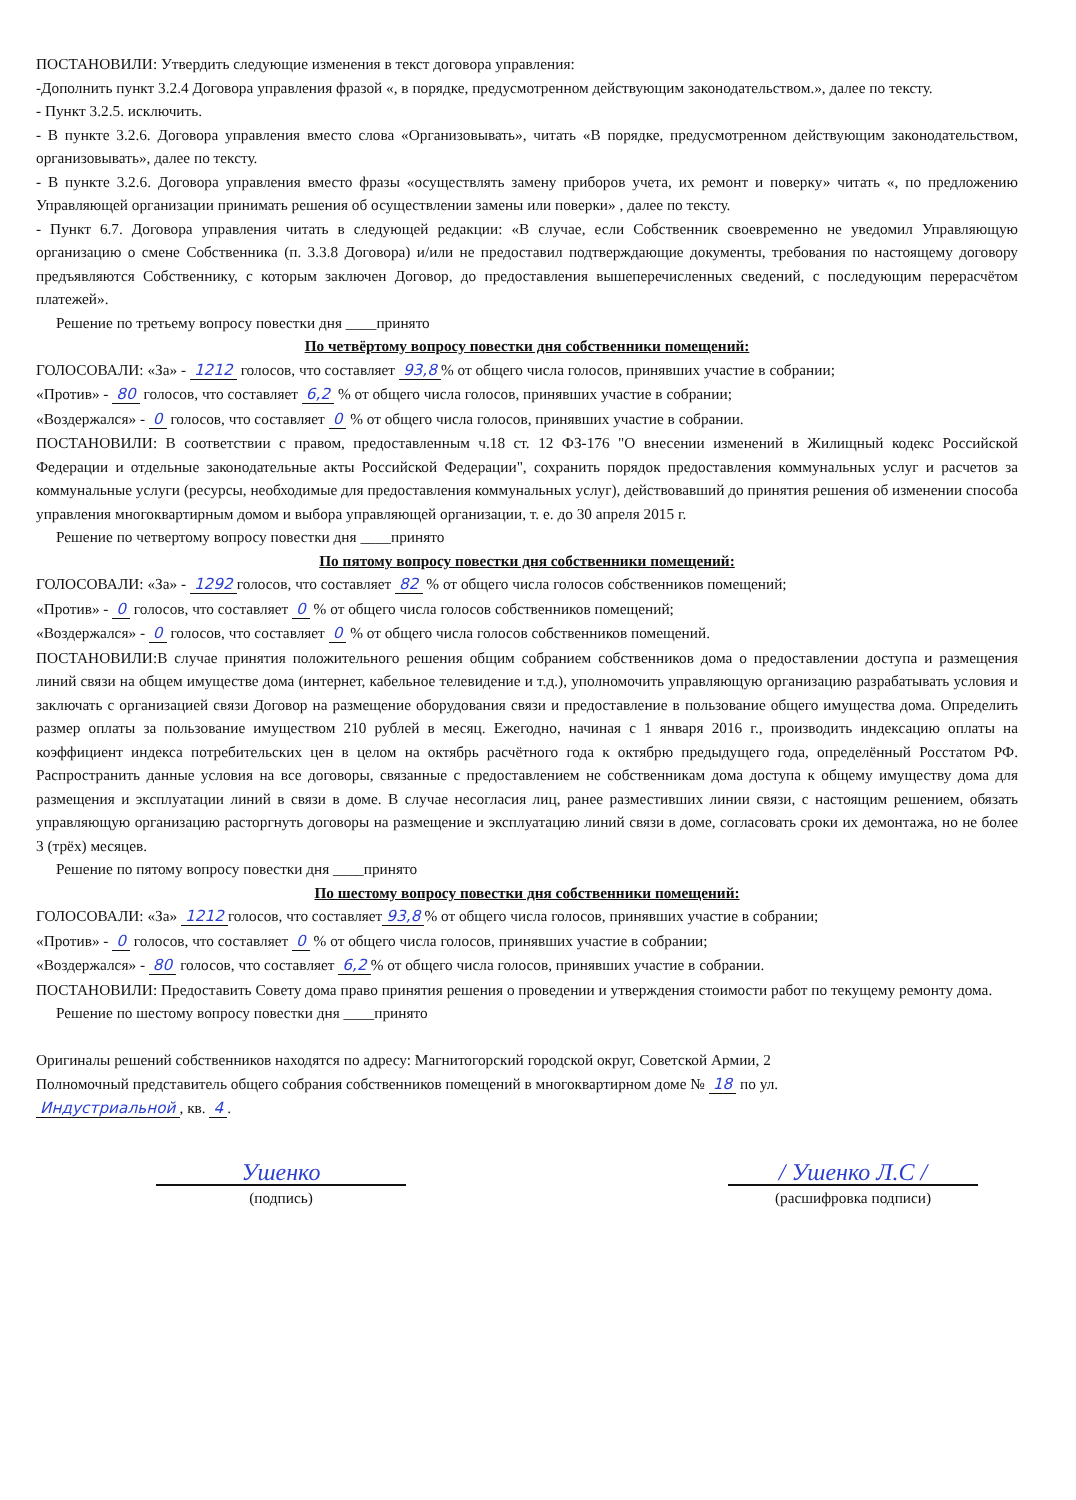ПОСТАНОВИЛИ: Утвердить следующие изменения в текст договора управления:
-Дополнить пункт 3.2.4 Договора управления фразой «, в порядке, предусмотренном действующим законодательством.», далее по тексту.
- Пункт 3.2.5. исключить.
- В пункте 3.2.6. Договора управления вместо слова «Организовывать», читать «В порядке, предусмотренном действующим законодательством, организовывать», далее по тексту.
- В пункте 3.2.6. Договора управления вместо фразы «осуществлять замену приборов учета, их ремонт и поверку» читать «, по предложению Управляющей организации принимать решения об осуществлении замены или поверки» , далее по тексту.
- Пункт 6.7. Договора управления читать в следующей редакции: «В случае, если Собственник своевременно не уведомил Управляющую организацию о смене Собственника (п. 3.3.8 Договора) и/или не предоставил подтверждающие документы, требования по настоящему договору предъявляются Собственнику, с которым заключен Договор, до предоставления вышеперечисленных сведений, с последующим перерасчётом платежей».
Решение по третьему вопросу повестки дня ____принято
По четвёртому вопросу повестки дня собственники помещений:
ГОЛОСОВАЛИ: «За» - 1212 голосов, что составляет 93,8% от общего числа голосов, принявших участие в собрании;
«Против» - 80 голосов, что составляет 6,2 % от общего числа голосов, принявших участие в собрании;
«Воздержался» - 0 голосов, что составляет 0 % от общего числа голосов, принявших участие в собрании.
ПОСТАНОВИЛИ: В соответствии с правом, предоставленным ч.18 ст. 12 ФЗ-176 "О внесении изменений в Жилищный кодекс Российской Федерации и отдельные законодательные акты Российской Федерации", сохранить порядок предоставления коммунальных услуг и расчетов за коммунальные услуги (ресурсы, необходимые для предоставления коммунальных услуг), действовавший до принятия решения об изменении способа управления многоквартирным домом и выбора управляющей организации, т. е. до 30 апреля 2015 г.
Решение по четвертому вопросу повестки дня ____принято
По пятому вопросу повестки дня собственники помещений:
ГОЛОСОВАЛИ: «За» - 1292 голосов, что составляет 82 % от общего числа голосов собственников помещений;
«Против» - 0 голосов, что составляет 0 % от общего числа голосов собственников помещений;
«Воздержался» - 0 голосов, что составляет 0 % от общего числа голосов собственников помещений.
ПОСТАНОВИЛИ:В случае принятия положительного решения общим собранием собственников дома о предоставлении доступа и размещения линий связи на общем имуществе дома (интернет, кабельное телевидение и т.д.), уполномочить управляющую организацию разрабатывать условия и заключать с организацией связи Договор на размещение оборудования связи и предоставление в пользование общего имущества дома. Определить размер оплаты за пользование имуществом 210 рублей в месяц. Ежегодно, начиная с 1 января 2016 г., производить индексацию оплаты на коэффициент индекса потребительских цен в целом на октябрь расчётного года к октябрю предыдущего года, определённый Росстатом РФ. Распространить данные условия на все договоры, связанные с предоставлением не собственникам дома доступа к общему имуществу дома для размещения и эксплуатации линий в связи в доме. В случае несогласия лиц, ранее разместивших линии связи, с настоящим решением, обязать управляющую организацию расторгнуть договоры на размещение и эксплуатацию линий связи в доме, согласовать сроки их демонтажа, но не более 3 (трёх) месяцев.
Решение по пятому вопросу повестки дня ____принято
По шестому вопросу повестки дня собственники помещений:
ГОЛОСОВАЛИ: «За» 1212 голосов, что составляет 93,8% от общего числа голосов, принявших участие в собрании;
«Против» - 0 голосов, что составляет 0 % от общего числа голосов, принявших участие в собрании;
«Воздержался» - 80 голосов, что составляет 6,2% от общего числа голосов, принявших участие в собрании.
ПОСТАНОВИЛИ: Предоставить Совету дома право принятия решения о проведении и утверждения стоимости работ по текущему ремонту дома.
Решение по шестому вопросу повестки дня ____принято
Оригиналы решений собственников находятся по адресу: Магнитогорский городской округ, Советской Армии, 2
Полномочный представитель общего собрания собственников помещений в многоквартирном доме № 18 по ул.
Индустриальной, кв. 4.
Ушенко
(подпись)
/ Ушенко Л.С /
(расшифровка подписи)